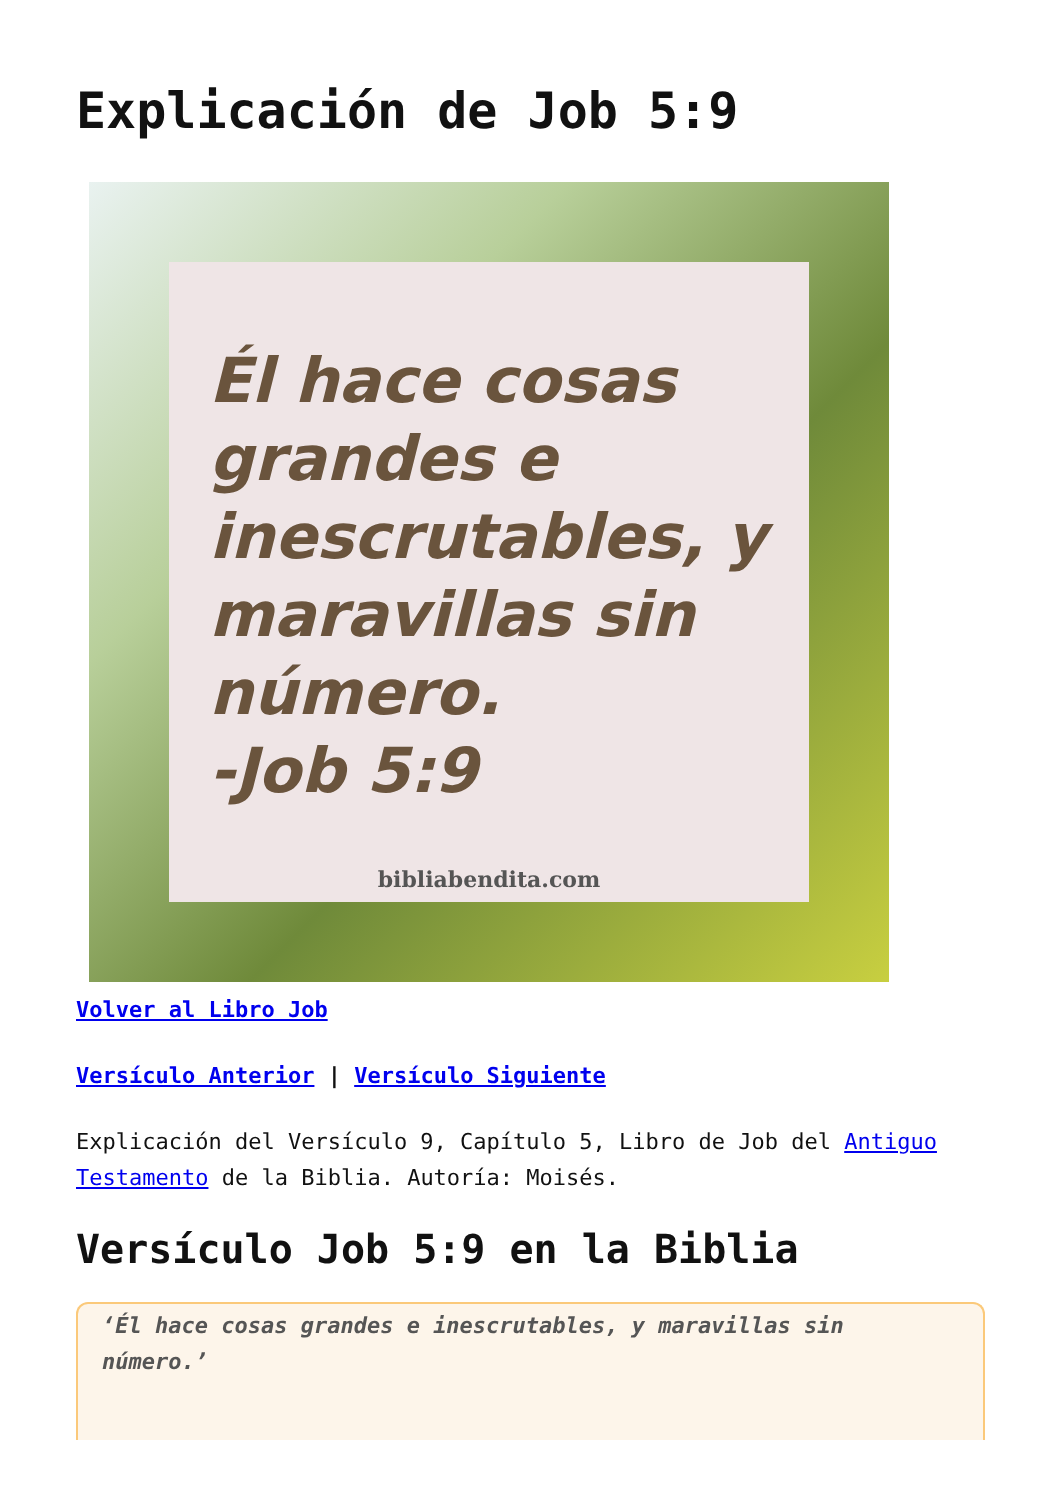Explicación de Job 5:9
Él hace cosas grandes e inescrutables, y maravillas sin número.
-Job 5:9
bibliabendita.com
Volver al Libro Job
Versículo Anterior | Versículo Siguiente
Explicación del Versículo 9, Capítulo 5, Libro de Job del Antiguo Testamento de la Biblia. Autoría: Moisés.
Versículo Job 5:9 en la Biblia
‘Él hace cosas grandes e inescrutables, y maravillas sin número.’